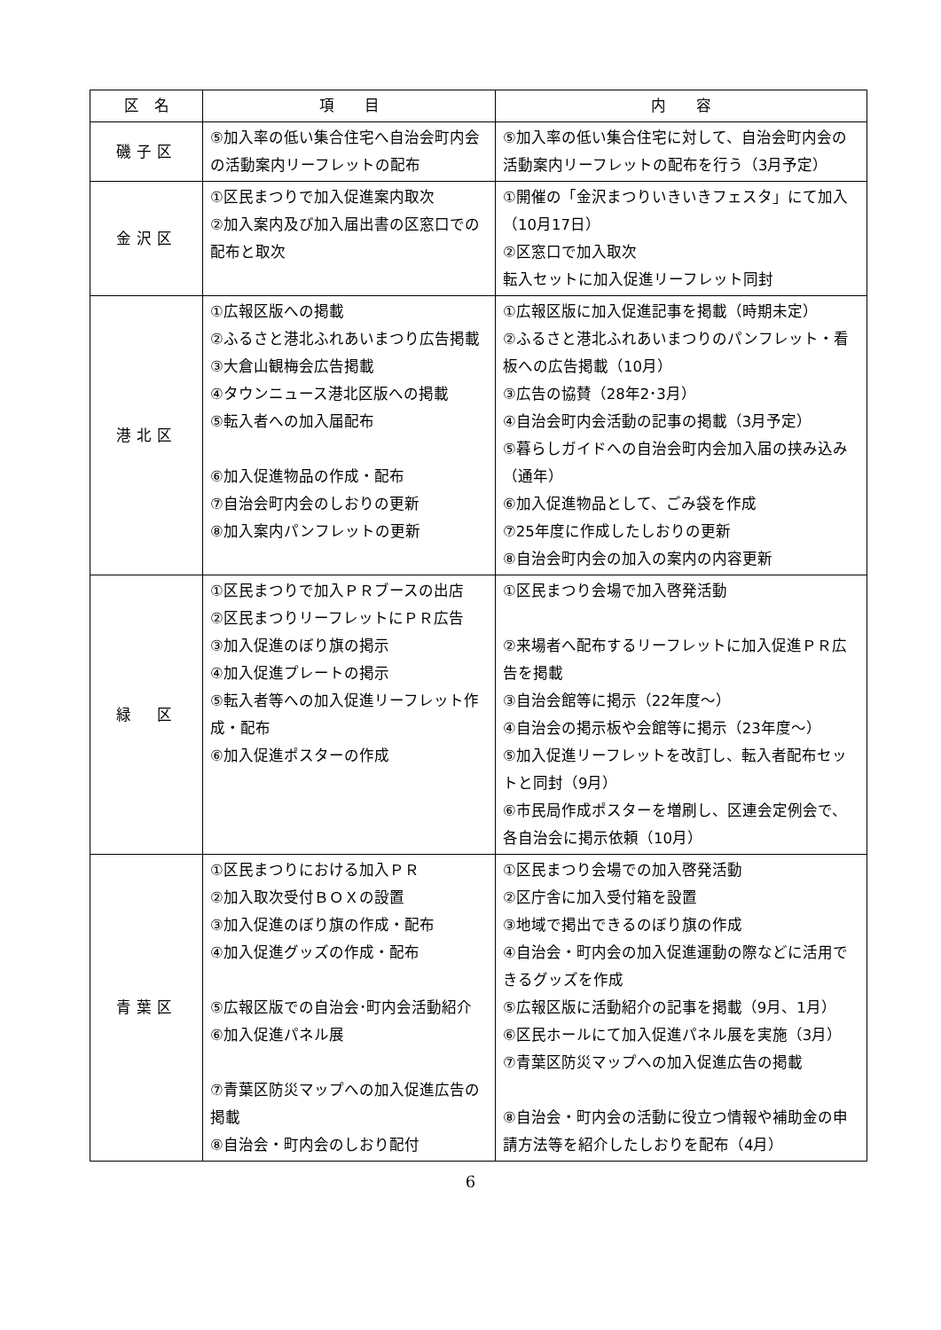| 区 名 | 項 目 | 内 容 |
| --- | --- | --- |
| 磯子区 | ⑤加入率の低い集合住宅へ自治会町内会の活動案内リーフレットの配布 | ⑤加入率の低い集合住宅に対して、自治会町内会の活動案内リーフレットの配布を行う（3月予定） |
| 金沢区 | ①区民まつりで加入促進案内取次 ②加入案内及び加入届出書の区窓口での配布と取次 | ①開催の「金沢まつりいきいきフェスタ」にて加入（10月17日） ②区窓口で加入取次 転入セットに加入促進リーフレット同封 |
| 港北区 | ①広報区版への掲載 ②ふるさと港北ふれあいまつり広告掲載 ③大倉山観梅会広告掲載 ④タウンニュース港北区版への掲載 ⑤転入者への加入届配布 ⑥加入促進物品の作成・配布 ⑦自治会町内会のしおりの更新 ⑧加入案内パンフレットの更新 | ①広報区版に加入促進記事を掲載（時期未定） ②ふるさと港北ふれあいまつりのパンフレット・看板への広告掲載（10月） ③広告の協賛（28年2･3月） ④自治会町内会活動の記事の掲載（3月予定） ⑤暮らしガイドへの自治会町内会加入届の挟み込み（通年） ⑥加入促進物品として、ごみ袋を作成 ⑦25年度に作成したしおりの更新 ⑧自治会町内会の加入の案内の内容更新 |
| 緑 区 | ①区民まつりで加入ＰＲブースの出店 ②区民まつりリーフレットにＰＲ広告 ③加入促進のぼり旗の掲示 ④加入促進プレートの掲示 ⑤転入者等への加入促進リーフレット作成・配布 ⑥加入促進ポスターの作成 | ①区民まつり会場で加入啓発活動 ②来場者へ配布するリーフレットに加入促進ＰＲ広告を掲載 ③自治会館等に掲示（22年度～） ④自治会の掲示板や会館等に掲示（23年度～） ⑤加入促進リーフレットを改訂し、転入者配布セットと同封（9月） ⑥市民局作成ポスターを増刷し、区連会定例会で、各自治会に掲示依頼（10月） |
| 青葉区 | ①区民まつりにおける加入ＰＲ ②加入取次受付ＢＯＸの設置 ③加入促進のぼり旗の作成・配布 ④加入促進グッズの作成・配布 ⑤広報区版での自治会･町内会活動紹介 ⑥加入促進パネル展 ⑦青葉区防災マップへの加入促進広告の掲載 ⑧自治会・町内会のしおり配付 | ①区民まつり会場での加入啓発活動 ②区庁舎に加入受付箱を設置 ③地域で掲出できるのぼり旗の作成 ④自治会・町内会の加入促進運動の際などに活用できるグッズを作成 ⑤広報区版に活動紹介の記事を掲載（9月、1月） ⑥区民ホールにて加入促進パネル展を実施（3月） ⑦青葉区防災マップへの加入促進広告の掲載 ⑧自治会・町内会の活動に役立つ情報や補助金の申請方法等を紹介したしおりを配布（4月） |
6